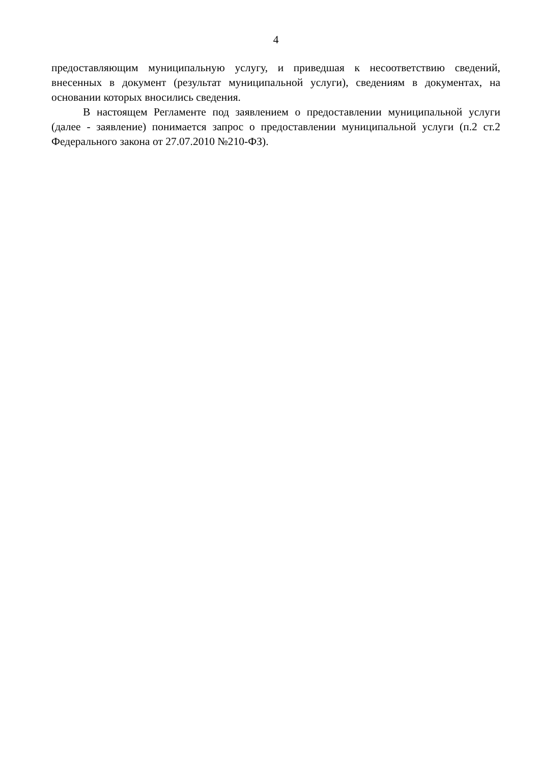4
предоставляющим муниципальную услугу, и приведшая к несоответствию сведений, внесенных в документ (результат муниципальной услуги), сведениям в документах, на основании которых вносились сведения.
В настоящем Регламенте под заявлением о предоставлении муниципальной услуги (далее - заявление) понимается запрос о предоставлении муниципальной услуги (п.2 ст.2 Федерального закона от 27.07.2010 №210-ФЗ).